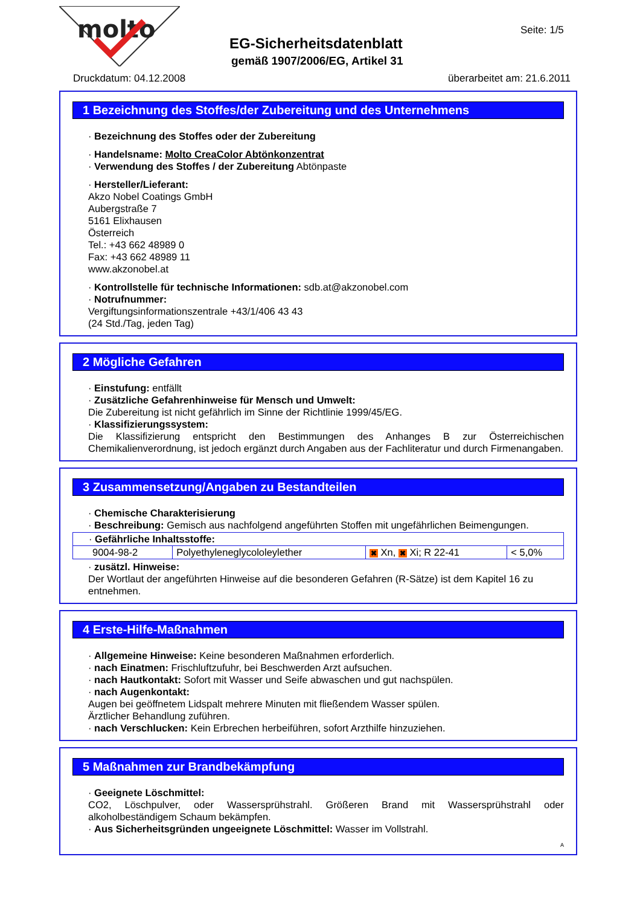molto
EG-Sicherheitsdatenblatt
gemäß 1907/2006/EG, Artikel 31
Seite: 1/5
Druckdatum: 04.12.2008 überarbeitet am: 21.6.2011
1 Bezeichnung des Stoffes/der Zubereitung und des Unternehmens
· Bezeichnung des Stoffes oder der Zubereitung
· Handelsname: Molto CreaColor Abtönkonzentrat
· Verwendung des Stoffes / der Zubereitung Abtönpaste
· Hersteller/Lieferant:
Akzo Nobel Coatings GmbH
Aubergstraße 7
5161 Elixhausen
Österreich
Tel.: +43 662 48989 0
Fax: +43 662 48989 11
www.akzonobel.at
· Kontrollstelle für technische Informationen: sdb.at@akzonobel.com
· Notrufnummer:
Vergiftungsinformationszentrale +43/1/406 43 43
(24 Std./Tag, jeden Tag)
2 Mögliche Gefahren
· Einstufung: entfällt
· Zusätzliche Gefahrenhinweise für Mensch und Umwelt:
Die Zubereitung ist nicht gefährlich im Sinne der Richtlinie 1999/45/EG.
· Klassifizierungssystem:
Die Klassifizierung entspricht den Bestimmungen des Anhanges B zur Österreichischen Chemikalienverordnung, ist jedoch ergänzt durch Angaben aus der Fachliteratur und durch Firmenangaben.
3 Zusammensetzung/Angaben zu Bestandteilen
· Chemische Charakterisierung
· Beschreibung: Gemisch aus nachfolgend angeführten Stoffen mit ungefährlichen Beimengungen.
| · Gefährliche Inhaltsstoffe: | | | |
| 9004-98-2 | Polyethyleneglycololeylether | ✖ Xn, ✖ Xi; R 22-41 | < 5,0% |
· zusätzl. Hinweise:
Der Wortlaut der angeführten Hinweise auf die besonderen Gefahren (R-Sätze) ist dem Kapitel 16 zu entnehmen.
4 Erste-Hilfe-Maßnahmen
· Allgemeine Hinweise: Keine besonderen Maßnahmen erforderlich.
· nach Einatmen: Frischluftzufuhr, bei Beschwerden Arzt aufsuchen.
· nach Hautkontakt: Sofort mit Wasser und Seife abwaschen und gut nachspülen.
· nach Augenkontakt:
Augen bei geöffnetem Lidspalt mehrere Minuten mit fließendem Wasser spülen.
Ärztlicher Behandlung zuführen.
· nach Verschlucken: Kein Erbrechen herbeiführen, sofort Arzthilfe hinzuziehen.
5 Maßnahmen zur Brandbekämpfung
· Geeignete Löschmittel:
CO2, Löschpulver, oder Wassersprühstrahl. Größeren Brand mit Wassersprühstrahl oder alkoholbeständigem Schaum bekämpfen.
· Aus Sicherheitsgründen ungeeignete Löschmittel: Wasser im Vollstrahl.
A